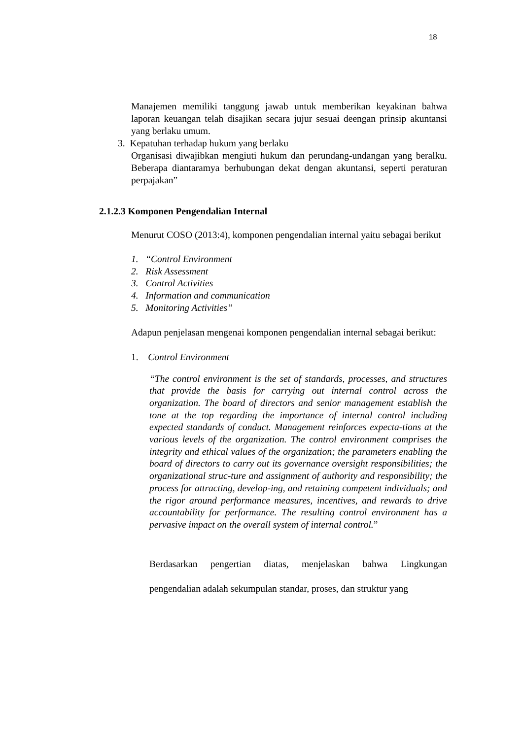18
Manajemen memiliki tanggung jawab untuk memberikan keyakinan bahwa laporan keuangan telah disajikan secara jujur sesuai deengan prinsip akuntansi yang berlaku umum.
3. Kepatuhan terhadap hukum yang berlaku
Organisasi diwajibkan mengiuti hukum dan perundang-undangan yang beralku. Beberapa diantaramya berhubungan dekat dengan akuntansi, seperti peraturan perpajakan”
2.1.2.3 Komponen Pengendalian Internal
Menurut COSO (2013:4), komponen pengendalian internal yaitu sebagai berikut
1. “Control Environment
2. Risk Assessment
3. Control Activities
4. Information and communication
5. Monitoring Activities”
Adapun penjelasan mengenai komponen pengendalian internal sebagai berikut:
1. Control Environment
“The control environment is the set of standards, processes, and structures that provide the basis for carrying out internal control across the organization. The board of directors and senior management establish the tone at the top regarding the importance of internal control including expected standards of conduct. Management reinforces expecta-tions at the various levels of the organization. The control environment comprises the integrity and ethical values of the organization; the parameters enabling the board of directors to carry out its governance oversight responsibilities; the organizational struc-ture and assignment of authority and responsibility; the process for attracting, develop-ing, and retaining competent individuals; and the rigor around performance measures, incentives, and rewards to drive accountability for performance. The resulting control environment has a pervasive impact on the overall system of internal control.”
Berdasarkan pengertian diatas, menjelaskan bahwa Lingkungan pengendalian adalah sekumpulan standar, proses, dan struktur yang